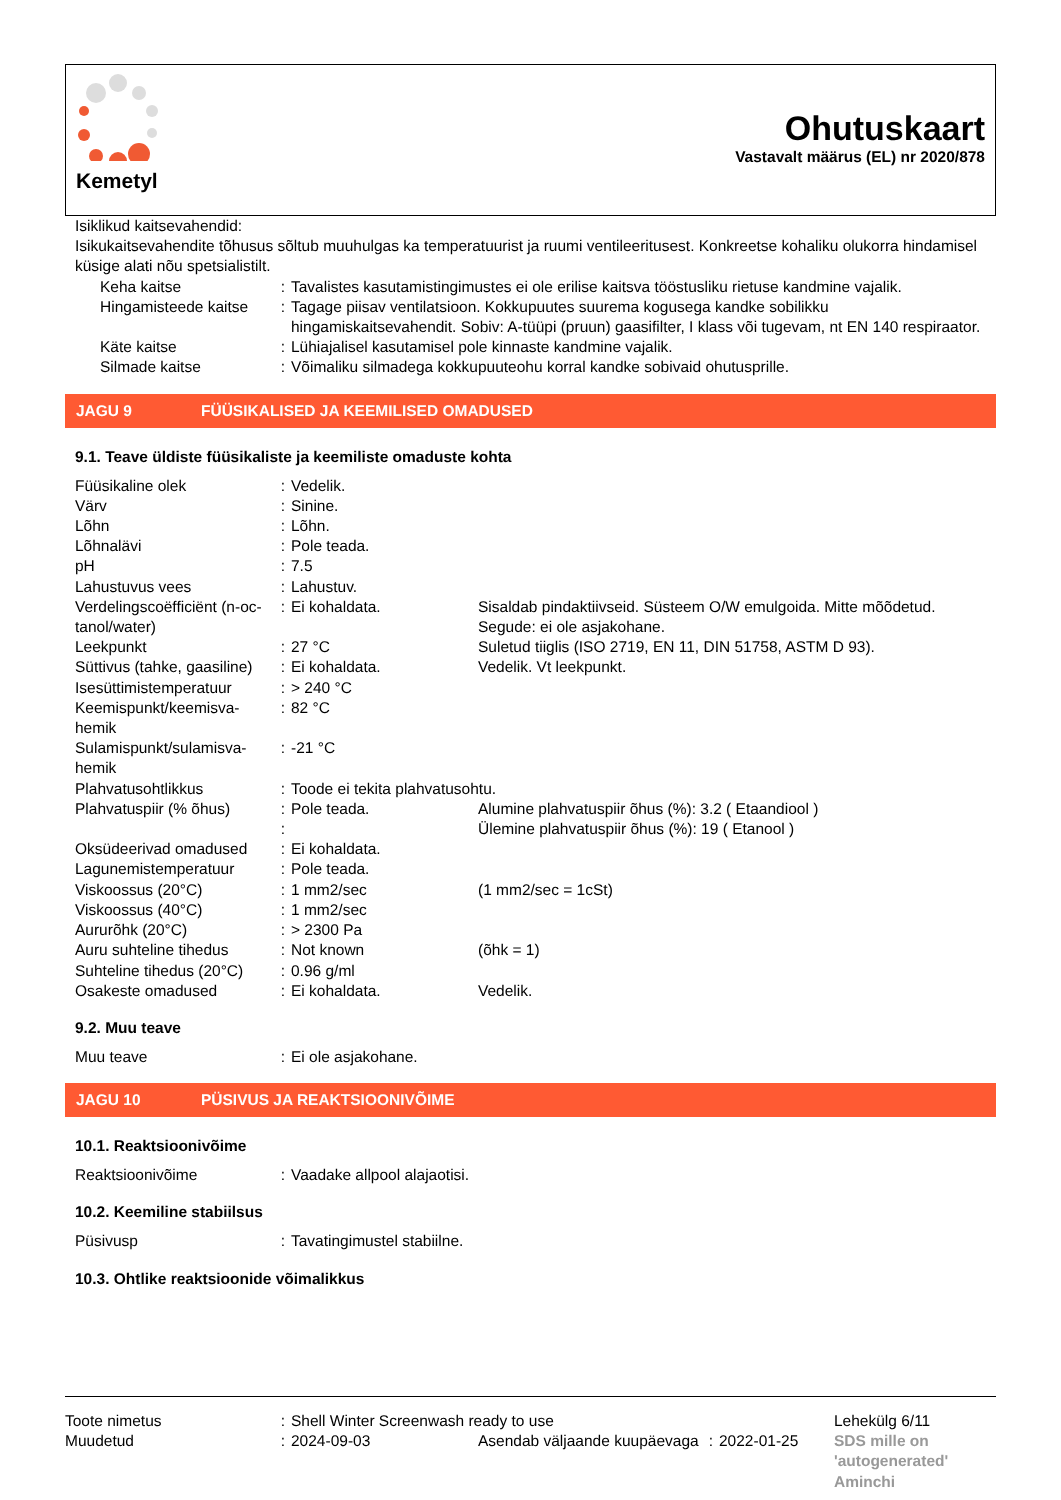Kemetyl
Ohutuskaart
Vastavalt määrus (EL) nr 2020/878
Isiklikud kaitsevahendid:
Isikukaitsevahendite tõhusus sõltub muuhulgas ka temperatuurist ja ruumi ventileeritusest. Konkreetse kohaliku olukorra hindamisel küsige alati nõu spetsialistilt.
| | Keha kaitse | : | Tavalistes kasutamistingimustes ei ole erilise kaitsva tööstusliku rietuse kandmine vajalik. |
| | Hingamisteede kaitse | : | Tagage piisav ventilatsioon. Kokkupuutes suurema kogusega kandke sobilikku hingamiskaitsevahendit. Sobiv: A-tüüpi (pruun) gaasifilter, I klass või tugevam, nt EN 140 respiraator. |
| | Käte kaitse | : | Lühiajalisel kasutamisel pole kinnaste kandmine vajalik. |
| | Silmade kaitse | : | Võimaliku silmadega kokkupuuteohu korral kandke sobivaid ohutusprille. |
JAGU 9 FÜÜSIKALISED JA KEEMILISED OMADUSED
9.1. Teave üldiste füüsikaliste ja keemiliste omaduste kohta
| Füüsikaline olek | : | Vedelik. | |
| Värv | : | Sinine. | |
| Lõhn | : | Lõhn. | |
| Lõhnalävi | : | Pole teada. | |
| pH | : | 7.5 | |
| Lahustuvus vees | : | Lahustuv. | |
| Verdelingscoëfficiënt (n-oc-tanol/water) | : | Ei kohaldata. | Sisaldab pindaktiivseid. Süsteem O/W emulgoida. Mitte mõõdetud. Segude: ei ole asjakohane. |
| Leekpunkt | : | 27 °C | Suletud tiiglis (ISO 2719, EN 11, DIN 51758, ASTM D 93). |
| Süttivus (tahke, gaasiline) | : | Ei kohaldata. | Vedelik. Vt leekpunkt. |
| Isesüttimistemperatuur | : | > 240 °C | |
| Keemispunkt/keemisva-hemik | : | 82 °C | |
| Sulamispunkt/sulamisva-hemik | : | -21 °C | |
| Plahvatusohtlikkus | : | Toode ei tekita plahvatusohtu. | |
| Plahvatuspiir (% õhus) | : | Pole teada. | Alumine plahvatuspiir õhus (%): 3.2 ( Etaandiool ) |
| | : | | Ülemine plahvatuspiir õhus (%): 19 ( Etanool ) |
| Oksüdeerivad omadused | : | Ei kohaldata. | |
| Lagunemistemperatuur | : | Pole teada. | |
| Viskoossus (20°C) | : | 1 mm2/sec | (1 mm2/sec = 1cSt) |
| Viskoossus (40°C) | : | 1 mm2/sec | |
| Aururõhk (20°C) | : | > 2300 Pa | |
| Auru suhteline tihedus | : | Not known | (õhk = 1) |
| Suhteline tihedus (20°C) | : | 0.96 g/ml | |
| Osakeste omadused | : | Ei kohaldata. | Vedelik. |
9.2. Muu teave
| Muu teave | : | Ei ole asjakohane. |
JAGU 10 PÜSIVUS JA REAKTSIOONIVÕIME
10.1. Reaktsioonivõime
| Reaktsioonivõime | : | Vaadake allpool alajaotisi. |
10.2. Keemiline stabiilsus
| Püsivusp | : | Tavatingimustel stabiilne. |
10.3. Ohtlike reaktsioonide võimalikkus
| Toote nimetus | : | Shell Winter Screenwash ready to use | | | | Lehekülg 6/11 |
| Muudetud | : | 2024-09-03 | Asendab väljaande kuupäevaga | : | 2022-01-25 | SDS mille on 'autogenerated' Aminchi |